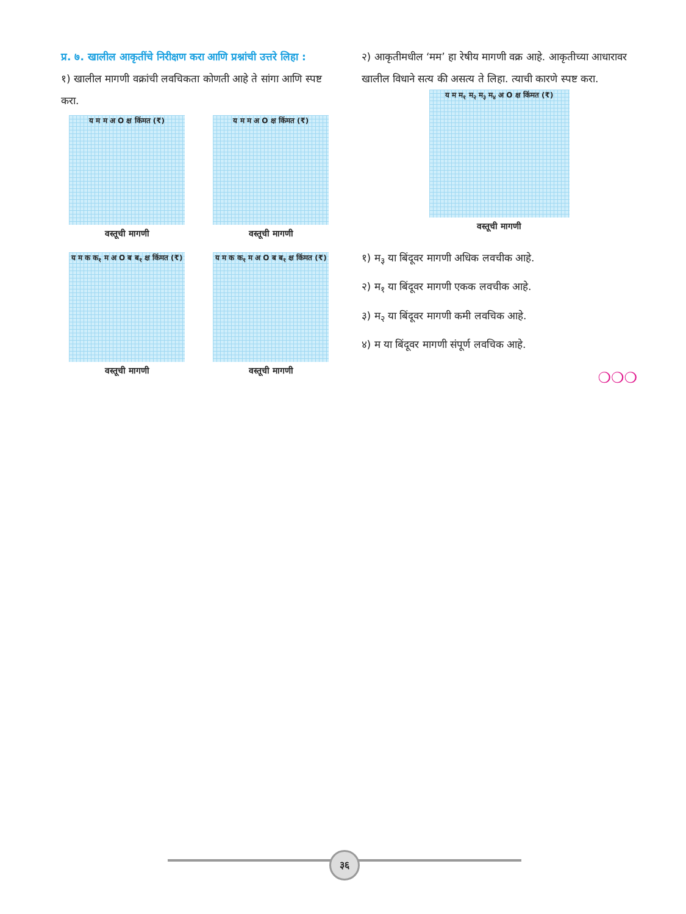प्र. ७. खालील आकृतींचे निरीक्षण करा आणि प्रश्नांची उत्तरे लिहा :
१) खालील मागणी वक्रांची लवचिकता कोणती आहे ते सांगा आणि स्पष्ट करा.
य म म अ O क्ष किंमत (₹)
वस्तूची मागणी
य म म अ O क्ष किंमत (₹)
वस्तूची मागणी
य म क क<sub>१</sub> म अ O ब ब<sub>१</sub> क्ष किंमत (₹)
वस्तूची मागणी
य म क क<sub>१</sub> म अ O ब ब<sub>१</sub> क्ष किंमत (₹)
वस्तूची मागणी
२) आकृतीमधील ‘मम’ हा रेषीय मागणी वक्र आहे. आकृतीच्या आधारावर खालील विधाने सत्य की असत्य ते लिहा. त्याची कारणे स्पष्ट करा.
य म म<sub>१</sub> म<sub>२</sub> म<sub>३</sub> म<sub>४</sub> अ O क्ष किंमत (₹)
वस्तूची मागणी
१) म<sub>३</sub> या बिंदूवर मागणी अधिक लवचीक आहे.
२) म<sub>१</sub> या बिंदूवर मागणी एकक लवचीक आहे.
३) म<sub>२</sub> या बिंदूवर मागणी कमी लवचिक आहे.
४) म या बिंदूवर मागणी संपूर्ण लवचिक आहे.
❍❍❍
३६